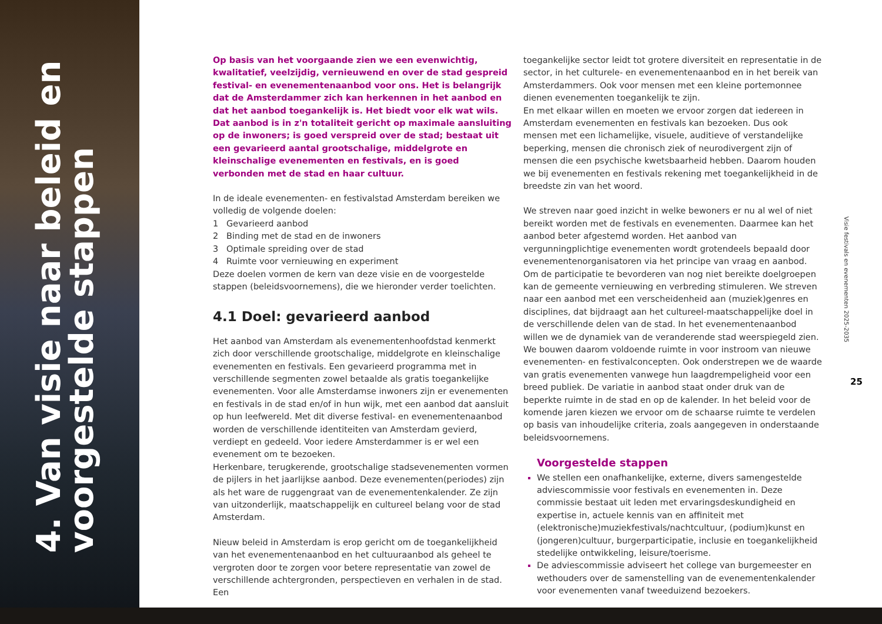4. Van visie naar beleid en
voorgestelde stappen
Op basis van het voorgaande zien we een evenwichtig, kwalitatief, veelzijdig, vernieuwend en over de stad gespreid festival- en evenementenaanbod voor ons. Het is belangrijk dat de Amsterdammer zich kan herkennen in het aanbod en dat het aanbod toegankelijk is. Het biedt voor elk wat wils. Dat aanbod is in z'n totaliteit gericht op maximale aansluiting op de inwoners; is goed verspreid over de stad; bestaat uit een gevarieerd aantal grootschalige, middelgrote en kleinschalige evenementen en festivals, en is goed verbonden met de stad en haar cultuur.
In de ideale evenementen- en festivalstad Amsterdam bereiken we volledig de volgende doelen:
1 Gevarieerd aanbod
2 Binding met de stad en de inwoners
3 Optimale spreiding over de stad
4 Ruimte voor vernieuwing en experiment
Deze doelen vormen de kern van deze visie en de voorgestelde stappen (beleidsvoornemens), die we hieronder verder toelichten.
4.1 Doel: gevarieerd aanbod
Het aanbod van Amsterdam als evenementenhoofdstad kenmerkt zich door verschillende grootschalige, middelgrote en kleinschalige evenementen en festivals. Een gevarieerd programma met in verschillende segmenten zowel betaalde als gratis toegankelijke evenementen. Voor alle Amsterdamse inwoners zijn er evenementen en festivals in de stad en/of in hun wijk, met een aanbod dat aansluit op hun leefwereld. Met dit diverse festival- en evenementenaanbod worden de verschillende identiteiten van Amsterdam gevierd, verdiept en gedeeld. Voor iedere Amsterdammer is er wel een evenement om te bezoeken.
Herkenbare, terugkerende, grootschalige stadsevenementen vormen de pijlers in het jaarlijkse aanbod. Deze evenementen(periodes) zijn als het ware de ruggengraat van de evenementenkalender. Ze zijn van uitzonderlijk, maatschappelijk en cultureel belang voor de stad Amsterdam.
Nieuw beleid in Amsterdam is erop gericht om de toegankelijkheid van het evenementenaanbod en het cultuuraanbod als geheel te vergroten door te zorgen voor betere representatie van zowel de verschillende achtergronden, perspectieven en verhalen in de stad. Een
toegankelijke sector leidt tot grotere diversiteit en representatie in de sector, in het culturele- en evenementenaanbod en in het bereik van Amsterdammers. Ook voor mensen met een kleine portemonnee dienen evenementen toegankelijk te zijn.
En met elkaar willen en moeten we ervoor zorgen dat iedereen in Amsterdam evenementen en festivals kan bezoeken. Dus ook mensen met een lichamelijke, visuele, auditieve of verstandelijke beperking, mensen die chronisch ziek of neurodivergent zijn of mensen die een psychische kwetsbaarheid hebben. Daarom houden we bij evenementen en festivals rekening met toegankelijkheid in de breedste zin van het woord.
We streven naar goed inzicht in welke bewoners er nu al wel of niet bereikt worden met de festivals en evenementen. Daarmee kan het aanbod beter afgestemd worden. Het aanbod van vergunningplichtige evenementen wordt grotendeels bepaald door evenementenorganisatoren via het principe van vraag en aanbod. Om de participatie te bevorderen van nog niet bereikte doelgroepen kan de gemeente vernieuwing en verbreding stimuleren. We streven naar een aanbod met een verscheidenheid aan (muziek)genres en disciplines, dat bijdraagt aan het cultureel-maatschappelijke doel in de verschillende delen van de stad. In het evenementenaanbod willen we de dynamiek van de veranderende stad weerspiegeld zien. We bouwen daarom voldoende ruimte in voor instroom van nieuwe evenementen- en festivalconcepten. Ook onderstrepen we de waarde van gratis evenementen vanwege hun laagdrempeligheid voor een breed publiek. De variatie in aanbod staat onder druk van de beperkte ruimte in de stad en op de kalender. In het beleid voor de komende jaren kiezen we ervoor om de schaarse ruimte te verdelen op basis van inhoudelijke criteria, zoals aangegeven in onderstaande beleidsvoornemens.
Voorgestelde stappen
We stellen een onafhankelijke, externe, divers samengestelde adviescommissie voor festivals en evenementen in. Deze commissie bestaat uit leden met ervaringsdeskundigheid en expertise in, actuele kennis van en affiniteit met (elektronische)muziekfestivals/nachtcultuur, (podium)kunst en (jongeren)cultuur, burgerparticipatie, inclusie en toegankelijkheid stedelijke ontwikkeling, leisure/toerisme.
De adviescommissie adviseert het college van burgemeester en wethouders over de samenstelling van de evenementenkalender voor evenementen vanaf tweeduizend bezoekers.
Visie festivals en evenementen 2025-2035
25